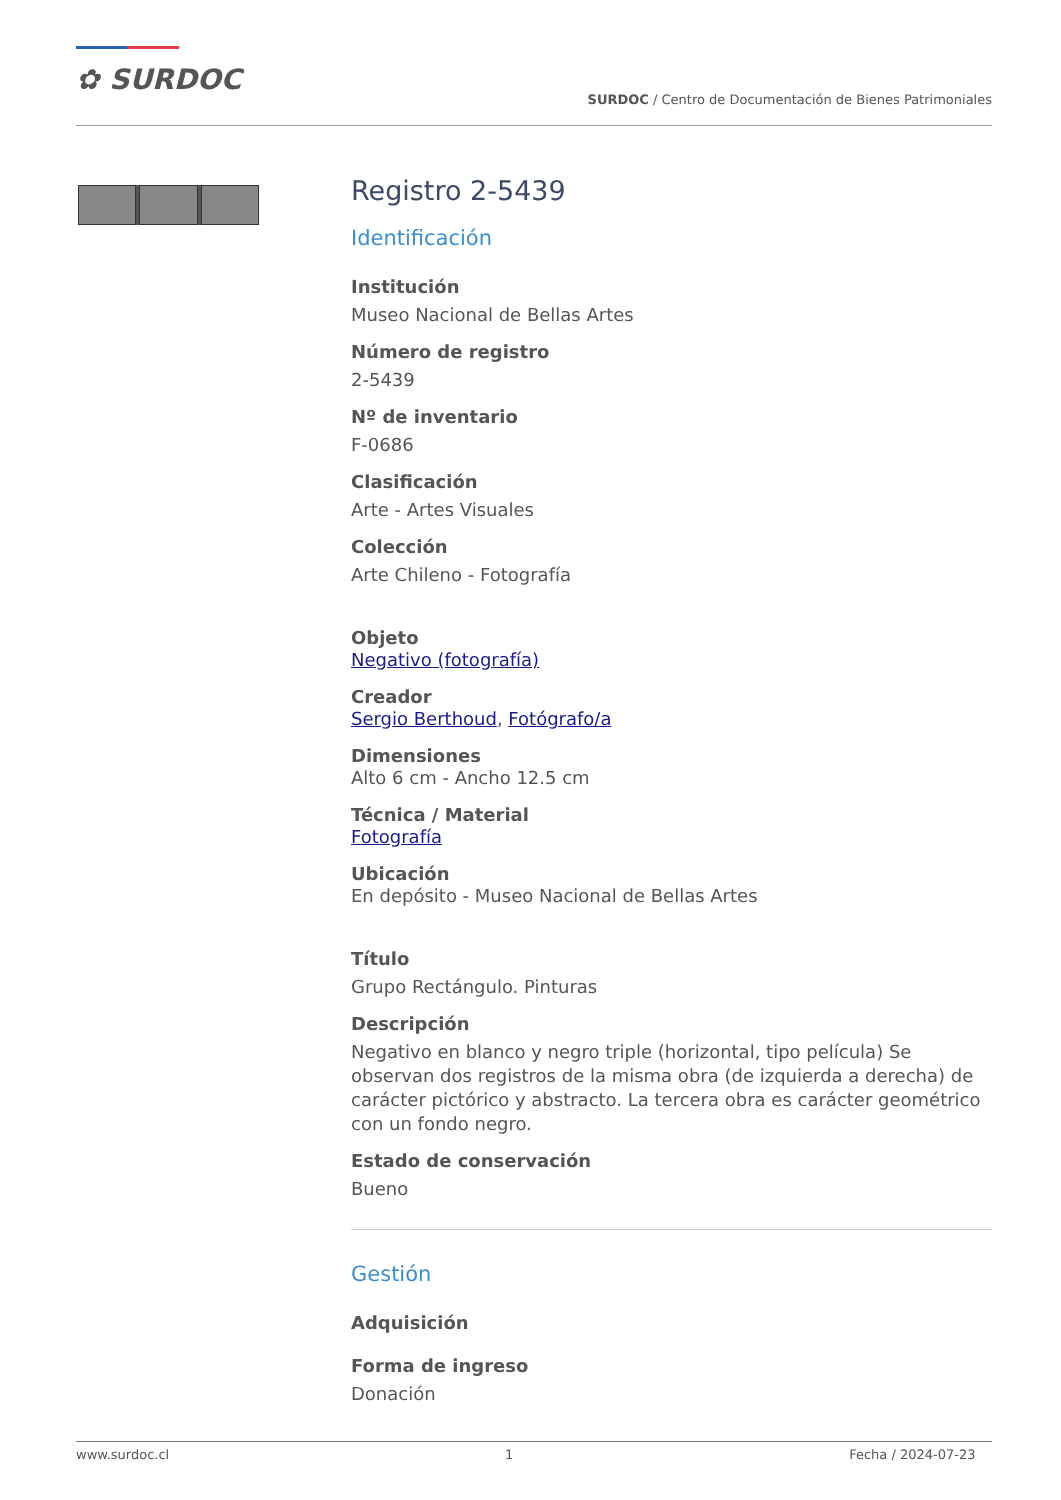✿ SURDOC
SURDOC / Centro de Documentación de Bienes Patrimoniales
Registro 2-5439
Identificación
Institución
Museo Nacional de Bellas Artes
Número de registro
2-5439
Nº de inventario
F-0686
Clasificación
Arte - Artes Visuales
Colección
Arte Chileno - Fotografía
Objeto
Negativo (fotografía)
Creador
Sergio Berthoud, Fotógrafo/a
Dimensiones
Alto 6 cm - Ancho 12.5 cm
Técnica / Material
Fotografía
Ubicación
En depósito - Museo Nacional de Bellas Artes
Título
Grupo Rectángulo. Pinturas
Descripción
Negativo en blanco y negro triple (horizontal, tipo película) Se observan dos registros de la misma obra (de izquierda a derecha) de carácter pictórico y abstracto. La tercera obra es carácter geométrico con un fondo negro.
Estado de conservación
Bueno
Gestión
Adquisición
Forma de ingreso
Donación
www.surdoc.cl 1 Fecha / 2024-07-23